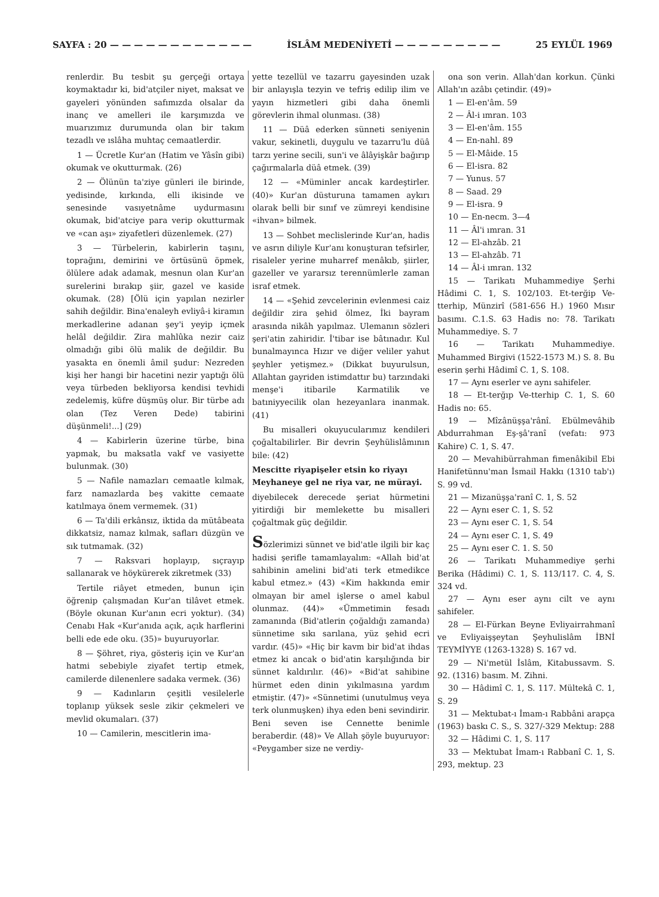SAYFA : 20 — — — — — — — — — — — — İSLÂM MEDENİYETİ — — — — — — — — — 25 EYLÜL 1969
renlerdir. Bu tesbit şu gerçeği ortaya koymaktadır ki, bid'atçiler niyet, maksat ve gayeleri yönünden safımızda olsalar da inanç ve amelleri ile karşımızda ve muarızımız durumunda olan bir takım tezadlı ve ıslâha muhtaç cemaatlerdir.
1 — Ücretle Kur'an (Hatim ve Yâsîn gibi) okumak ve okutturmak. (26)
2 — Ölünün ta'ziye günleri ile birinde, yedisinde, kırkında, elli ikisinde ve senesinde vasıyetnâme uydurmasını okumak, bid'atciye para verip okutturmak ve «can aşı» ziyafetleri düzenlemek. (27)
3 — Türbelerin, kabirlerin taşını, toprağını, demirini ve örtüsünü öpmek, ölülere adak adamak, mesnun olan Kur'an surelerini bırakıp şiir, gazel ve kaside okumak. (28) [Ölü için yapılan nezirler sahih değildir. Bina'enaleyh evliyâ-i kiramın merkadlerine adanan şey'i yeyip içmek helâl değildir. Zira mahlûka nezir caiz olmadığı gibi ölü malik de değildir. Bu yasakta en önemli âmil şudur: Nezreden kişi her hangi bir hacetini nezir yaptığı ölü veya türbeden bekliyorsa kendisi tevhidi zedelemiş, küfre düşmüş olur. Bir türbe adı olan (Tez Veren Dede) tabirini düşünmeli!...] (29)
4 — Kabirlerin üzerine türbe, bina yapmak, bu maksatla vakf ve vasiyette bulunmak. (30)
5 — Nafile namazları cemaatle kılmak, farz namazlarda beş vakitte cemaate katılmaya önem vermemek. (31)
6 — Ta'dili erkânsız, iktida da mütâbeata dikkatsiz, namaz kılmak, safları düzgün ve sık tutmamak. (32)
7 — Raksvari hoplayıp, sıçrayıp sallanarak ve höykürerek zikretmek (33)
Tertile riâyet etmeden, bunun için öğrenip çalışmadan Kur'an tilâvet etmek. (Böyle okunan Kur'anın ecri yoktur). (34) Cenabı Hak «Kur'anıda açık, açık harflerini belli ede ede oku. (35)» buyuruyorlar.
8 — Şöhret, riya, gösteriş için ve Kur'an hatmi sebebiyle ziyafet tertip etmek, camilerde dilenenlere sadaka vermek. (36)
9 — Kadınların çeşitli vesilelerle toplanıp yüksek sesle zikir çekmeleri ve mevlid okumaları. (37)
10 — Camilerin, mescitlerin ima-
yette tezellül ve tazarru gayesinden uzak bir anlayışla tezyin ve tefriş edilip ilim ve yayın hizmetleri gibi daha önemli görevlerin ihmal olunması. (38)
11 — Düâ ederken sünneti seniyenin vakur, sekinetli, duygulu ve tazarru'lu düâ tarzı yerine secili, sun'i ve âlâyişkâr bağırıp çağırmalarla düâ etmek. (39)
12 — «Müminler ancak kardeştirler. (40)» Kur'an düsturuna tamamen aykırı olarak belli bir sınıf ve zümreyi kendisine «ihvan» bilmek.
13 — Sohbet meclislerinde Kur'an, hadis ve asrın diliyle Kur'anı konuşturan tefsirler, risaleler yerine muharref menâkıb, şiirler, gazeller ve yararsız terennümlerle zaman israf etmek.
14 — «Şehid zevcelerinin evlenmesi caiz değildir zira şehid ölmez, İki bayram arasında nikâh yapılmaz. Ulemanın sözleri şeri'atin zahiridir. İ'tibar ise bâtınadır. Kul bunalmayınca Hızır ve diğer veliler yahut şeyhler yetişmez.» (Dikkat buyurulsun, Allahtan gayriden istimdattır bu) tarzındaki menşe'i itibarile Karmatilik ve batıniyyecilik olan hezeyanlara inanmak. (41)
Bu misalleri okuyucularımız kendileri çoğaltabilirler. Bir devrin Şeyhülislâmının bile: (42)
Mescitte riyapişeler etsin ko riyayı
Meyhaneye gel ne riya var, ne mürayi.
diyebilecek derecede şeriat hürmetini yitirdiği bir memlekette bu misalleri çoğaltmak güç değildir.
Sözlerimizi sünnet ve bid'atle ilgili bir kaç hadisi şerifle tamamlayalım: «Allah bid'at sahibinin amelini bid'ati terk etmedikce kabul etmez.» (43) «Kim hakkında emir olmayan bir amel işlerse o amel kabul olunmaz. (44)» «Ümmetimin fesadı zamanında (Bid'atlerin çoğaldığı zamanda) sünnetime sıkı sarılana, yüz şehid ecri vardır. (45)» «Hiç bir kavm bir bid'at ihdas etmez ki ancak o bid'atin karşılığında bir sünnet kaldırılır. (46)» «Bid'at sahibine hürmet eden dinin yıkılmasına yardım etmiştir. (47)» «Sünnetimi (unutulmuş veya terk olunmuşken) ihya eden beni sevindirir. Beni seven ise Cennette benimle beraberdir. (48)» Ve Allah şöyle buyuruyor: «Peygamber size ne verdiy-
ona son verin. Allah'dan korkun. Çünki Allah'ın azâbı çetindir. (49)»
1 — El-en'âm. 59
2 — Âl-i ımran. 103
3 — El-en'âm. 155
4 — En-nahl. 89
5 — El-Mâide. 15
6 — El-isra. 82
7 — Yunus. 57
8 — Saad. 29
9 — El-isra. 9
10 — En-necm. 3—4
11 — Âl'i ımran. 31
12 — El-ahzâb. 21
13 — El-ahzâb. 71
14 — Âl-i ımran. 132
15 — Tarikatı Muhammediye Şerhi Hâdimi C. 1, S. 102/103. Et-terğip Ve-tterhip, Münzirî (581-656 H.) 1960 Mısır basımı. C.1.S. 63 Hadis no: 78. Tarikatı Muhammediye. S. 7
16 — Tarikatı Muhammediye. Muhammed Birgivi (1522-1573 M.) S. 8. Bu eserin şerhi Hâdimî C. 1, S. 108.
17 — Aynı eserler ve aynı sahifeler.
18 — Et-terğıp Ve-tterhip C. 1, S. 60 Hadis no: 65.
19 — Mîzânüşşa'rânî. Ebülmevâhib Abdurrahman Eş-şâ'ranî (vefatı: 973 Kahire) C. 1, S. 47.
20 — Mevahibürrahman fimenâkibil Ebi Hanifetünnu'man İsmail Hakkı (1310 tab'ı) S. 99 vd.
21 — Mizanüşşa'ranî C. 1, S. 52
22 — Aynı eser C. 1, S. 52
23 — Aynı eser C. 1, S. 54
24 — Aynı eser C. 1, S. 49
25 — Aynı eser C. 1. S. 50
26 — Tarikatı Muhammediye şerhi Berika (Hâdimi) C. 1, S. 113/117. C. 4, S. 324 vd.
27 — Aynı eser aynı cilt ve aynı sahifeler.
28 — El-Fürkan Beyne Evliyairrahmanî ve Evliyaişşeytan Şeyhulislâm İBNİ TEYMİYYE (1263-1328) S. 167 vd.
29 — Ni'metül İslâm, Kitabussavm. S. 92. (1316) basım. M. Zihni.
30 — Hâdimî C. 1, S. 117. Mültekâ C. 1, S. 29
31 — Mektubat-ı İmam-ı Rabbâni arapça (1963) baskı C. S., S. 327/-329 Mektup: 288
32 — Hâdimi C. 1, S. 117
33 — Mektubat İmam-ı Rabbanî C. 1, S. 293, mektup. 23